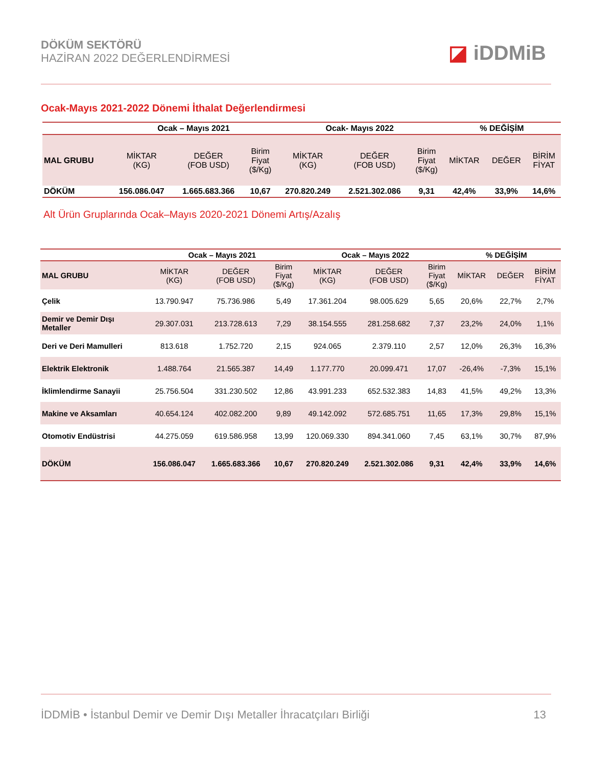DÖKÜM SEKTÖRÜ
HAZİRAN 2022 DEĞERLENDİRMESİ
◪ iDDMiB
Ocak-Mayıs 2021-2022 Dönemi İthalat Değerlendirmesi
| | Ocak – Mayıs 2021 | | | Ocak- Mayıs 2022 | | | % DEĞİŞİM | | |
| --- | --- | --- | --- | --- | --- | --- | --- | --- | --- |
| MAL GRUBU | MİKTAR (KG) | DEĞER (FOB USD) | Birim Fiyat ($/Kg) | MİKTAR (KG) | DEĞER (FOB USD) | Birim Fiyat ($/Kg) | MİKTAR | DEĞER | BİRİM FİYAT |
| DÖKÜM | 156.086.047 | 1.665.683.366 | 10,67 | 270.820.249 | 2.521.302.086 | 9,31 | 42,4% | 33,9% | 14,6% |
Alt Ürün Gruplarında Ocak–Mayıs 2020-2021 Dönemi Artış/Azalış
| | Ocak – Mayıs 2021 | | | Ocak – Mayıs 2022 | | | % DEĞİŞİM | | |
| --- | --- | --- | --- | --- | --- | --- | --- | --- | --- |
| MAL GRUBU | MİKTAR (KG) | DEĞER (FOB USD) | Birim Fiyat ($/Kg) | MİKTAR (KG) | DEĞER (FOB USD) | Birim Fiyat ($/Kg) | MİKTAR | DEĞER | BİRİM FİYAT |
| Çelik | 13.790.947 | 75.736.986 | 5,49 | 17.361.204 | 98.005.629 | 5,65 | 20,6% | 22,7% | 2,7% |
| Demir ve Demir Dışı Metaller | 29.307.031 | 213.728.613 | 7,29 | 38.154.555 | 281.258.682 | 7,37 | 23,2% | 24,0% | 1,1% |
| Deri ve Deri Mamulleri | 813.618 | 1.752.720 | 2,15 | 924.065 | 2.379.110 | 2,57 | 12,0% | 26,3% | 16,3% |
| Elektrik Elektronik | 1.488.764 | 21.565.387 | 14,49 | 1.177.770 | 20.099.471 | 17,07 | -26,4% | -7,3% | 15,1% |
| İklimlendirme Sanayii | 25.756.504 | 331.230.502 | 12,86 | 43.991.233 | 652.532.383 | 14,83 | 41,5% | 49,2% | 13,3% |
| Makine ve Aksamları | 40.654.124 | 402.082.200 | 9,89 | 49.142.092 | 572.685.751 | 11,65 | 17,3% | 29,8% | 15,1% |
| Otomotiv Endüstrisi | 44.275.059 | 619.586.958 | 13,99 | 120.069.330 | 894.341.060 | 7,45 | 63,1% | 30,7% | 87,9% |
| DÖKÜM | 156.086.047 | 1.665.683.366 | 10,67 | 270.820.249 | 2.521.302.086 | 9,31 | 42,4% | 33,9% | 14,6% |
İDDMİB • İstanbul Demir ve Demir Dışı Metaller İhracatçıları Birliği
13